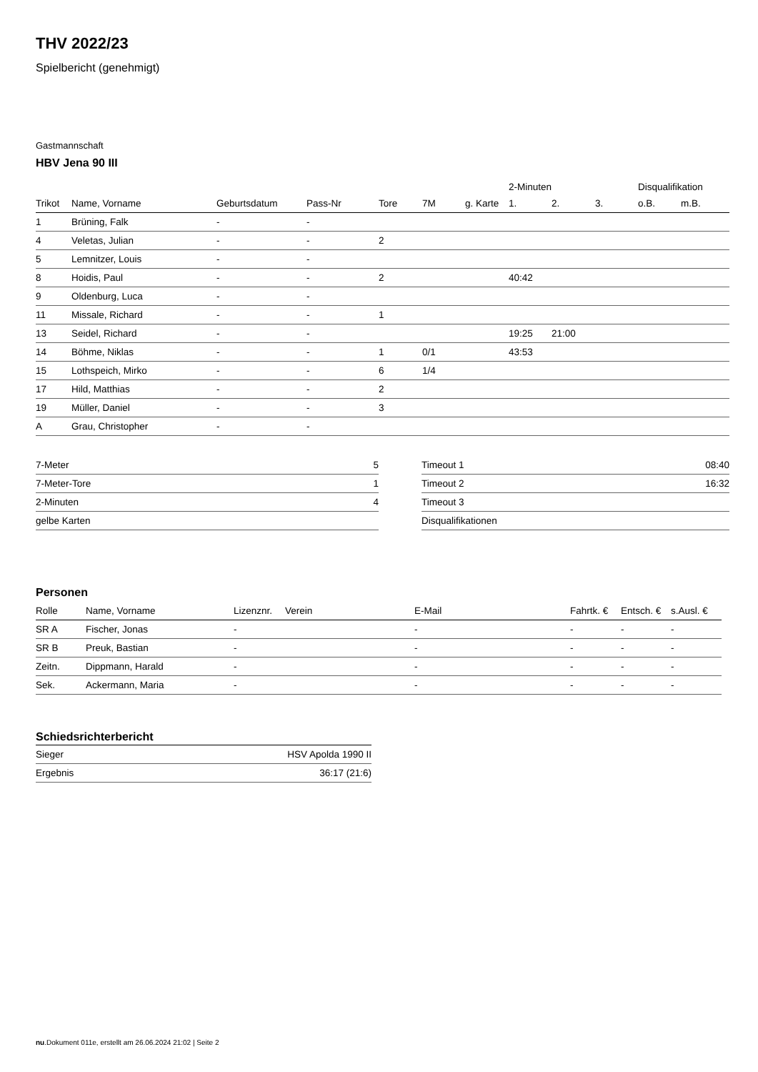THV 2022/23
Spielbericht (genehmigt)
Gastmannschaft
HBV Jena 90 III
| | | | | | | | 2-Minuten | | | Disqualifikation | |
| --- | --- | --- | --- | --- | --- | --- | --- | --- | --- | --- | --- |
| Trikot | Name, Vorname | Geburtsdatum | Pass-Nr | Tore | 7M | g. Karte | 1. | 2. | 3. | o.B. | m.B. |
| 1 | Brüning, Falk | - | - | | | | | | | | |
| 4 | Veletas, Julian | - | - | 2 | | | | | | | |
| 5 | Lemnitzer, Louis | - | - | | | | | | | | |
| 8 | Hoidis, Paul | - | - | 2 | | | 40:42 | | | | |
| 9 | Oldenburg, Luca | - | - | | | | | | | | |
| 11 | Missale, Richard | - | - | 1 | | | | | | | |
| 13 | Seidel, Richard | - | - | | | | 19:25 | 21:00 | | | |
| 14 | Böhme, Niklas | - | - | 1 | 0/1 | | 43:53 | | | | |
| 15 | Lothspeich, Mirko | - | - | 6 | 1/4 | | | | | | |
| 17 | Hild, Matthias | - | - | 2 | | | | | | | |
| 19 | Müller, Daniel | - | - | 3 | | | | | | | |
| A | Grau, Christopher | - | - | | | | | | | | |
| 7-Meter | 5 |
| 7-Meter-Tore | 1 |
| 2-Minuten | 4 |
| gelbe Karten | |
| Timeout 1 | 08:40 |
| Timeout 2 | 16:32 |
| Timeout 3 | |
| Disqualifikationen | |
Personen
| Rolle | Name, Vorname | Lizenznr. | Verein | E-Mail | Fahrtk. € | Entsch. € | s.Ausl. € |
| --- | --- | --- | --- | --- | --- | --- | --- |
| SR A | Fischer, Jonas | - | | - | - | - | - |
| SR B | Preuk, Bastian | - | | - | - | - | - |
| Zeitn. | Dippmann, Harald | - | | - | - | - | - |
| Sek. | Ackermann, Maria | - | | - | - | - | - |
Schiedsrichterbericht
| Sieger | HSV Apolda 1990 II |
| Ergebnis | 36:17 (21:6) |
nu.Dokument 011e, erstellt am 26.06.2024 21:02 | Seite 2